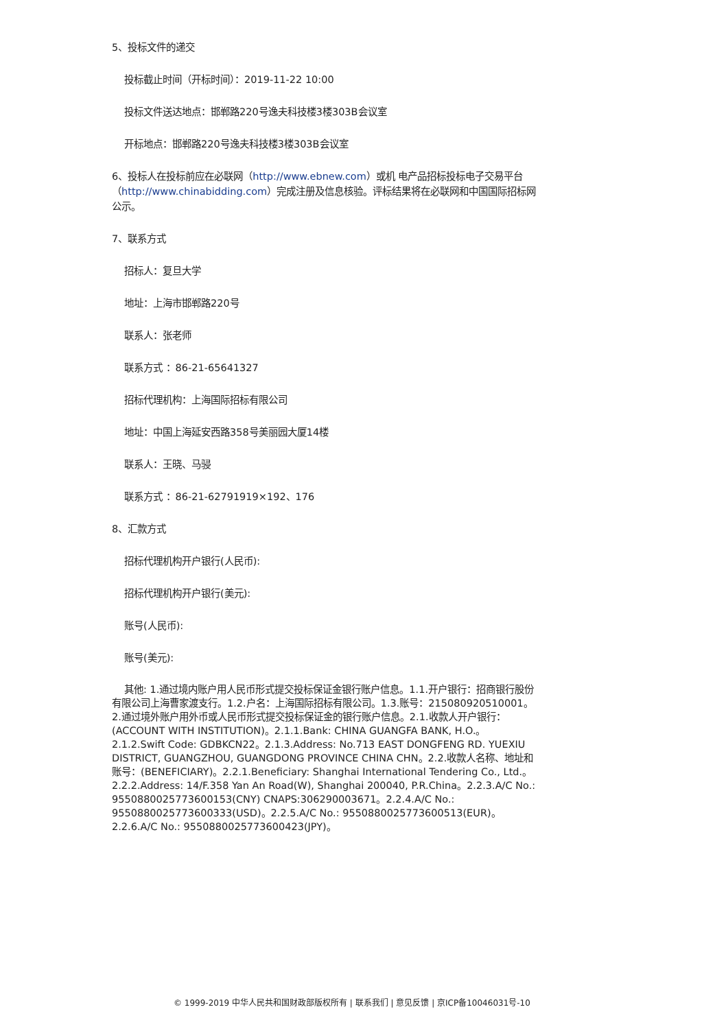5、投标文件的递交
投标截止时间（开标时间）：2019-11-22 10:00
投标文件送达地点：邯郸路220号逸夫科技楼3楼303B会议室
开标地点：邯郸路220号逸夫科技楼3楼303B会议室
6、投标人在投标前应在必联网（http://www.ebnew.com）或机 电产品招标投标电子交易平台（http://www.chinabidding.com）完成注册及信息核验。评标结果将在必联网和中国国际招标网公示。
7、联系方式
招标人：复旦大学
地址：上海市邯郸路220号
联系人：张老师
联系方式 ：86-21-65641327
招标代理机构：上海国际招标有限公司
地址：中国上海延安西路358号美丽园大厦14楼
联系人：王晓、马骎
联系方式 ：86-21-62791919×192、176
8、汇款方式
招标代理机构开户银行(人民币):
招标代理机构开户银行(美元):
账号(人民币):
账号(美元):
其他: 1.通过境内账户用人民币形式提交投标保证金银行账户信息。1.1.开户银行：招商银行股份有限公司上海曹家渡支行。1.2.户名：上海国际招标有限公司。1.3.账号：215080920510001。2.通过境外账户用外币或人民币形式提交投标保证金的银行账户信息。2.1.收款人开户银行：(ACCOUNT WITH INSTITUTION)。2.1.1.Bank: CHINA GUANGFA BANK, H.O.。2.1.2.Swift Code: GDBKCN22。2.1.3.Address: No.713 EAST DONGFENG RD. YUEXIU DISTRICT, GUANGZHOU, GUANGDONG PROVINCE CHINA CHN。2.2.收款人名称、地址和账号：(BENEFICIARY)。2.2.1.Beneficiary: Shanghai International Tendering Co., Ltd.。2.2.2.Address: 14/F.358 Yan An Road(W), Shanghai 200040, P.R.China。2.2.3.A/C No.: 9550880025773600153(CNY) CNAPS:306290003671。2.2.4.A/C No.: 9550880025773600333(USD)。2.2.5.A/C No.: 9550880025773600513(EUR)。2.2.6.A/C No.: 9550880025773600423(JPY)。
© 1999-2019 中华人民共和国财政部版权所有 | 联系我们 | 意见反馈 | 京ICP备10046031号-10